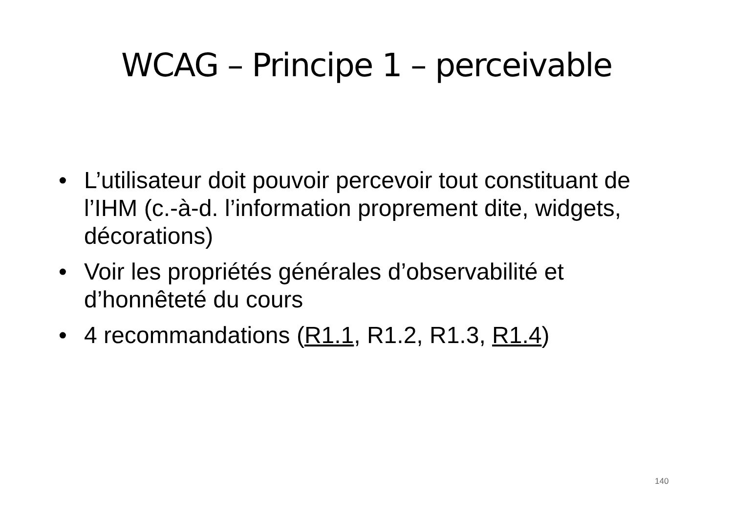WCAG – Principe 1 – perceivable
• L’utilisateur doit pouvoir percevoir tout constituant de l’IHM (c.-à-d. l’information proprement dite, widgets, décorations)
• Voir les propriétés générales d’observabilité et d’honnêteté du cours
• 4 recommandations (R1.1, R1.2, R1.3, R1.4)
140